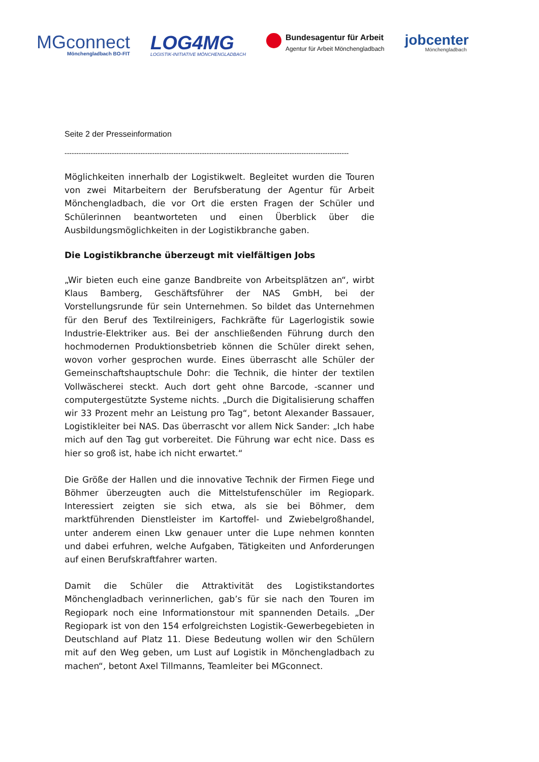MGconnect
Mönchengladbach BO-FIT
LOG4MG
LOGISTIK-INITIATIVE MÖNCHENGLADBACH
Bundesagentur für Arbeit
Agentur für Arbeit Mönchengladbach
jobcenter
Mönchengladbach
Seite 2 der Presseinformation
------------------------------------------------------------------------------------------------------------------------
Möglichkeiten innerhalb der Logistikwelt. Begleitet wurden die Touren von zwei Mitarbeitern der Berufsberatung der Agentur für Arbeit Mönchengladbach, die vor Ort die ersten Fragen der Schüler und Schülerinnen beantworteten und einen Überblick über die Ausbildungsmöglichkeiten in der Logistikbranche gaben.
Die Logistikbranche überzeugt mit vielfältigen Jobs
„Wir bieten euch eine ganze Bandbreite von Arbeitsplätzen an“, wirbt Klaus Bamberg, Geschäftsführer der NAS GmbH, bei der Vorstellungsrunde für sein Unternehmen. So bildet das Unternehmen für den Beruf des Textilreinigers, Fachkräfte für Lagerlogistik sowie Industrie-Elektriker aus. Bei der anschließenden Führung durch den hochmodernen Produktionsbetrieb können die Schüler direkt sehen, wovon vorher gesprochen wurde. Eines überrascht alle Schüler der Gemeinschaftshauptschule Dohr: die Technik, die hinter der textilen Vollwäscherei steckt. Auch dort geht ohne Barcode, -scanner und computergestützte Systeme nichts. „Durch die Digitalisierung schaffen wir 33 Prozent mehr an Leistung pro Tag“, betont Alexander Bassauer, Logistikleiter bei NAS. Das überrascht vor allem Nick Sander: „Ich habe mich auf den Tag gut vorbereitet. Die Führung war echt nice. Dass es hier so groß ist, habe ich nicht erwartet.“
Die Größe der Hallen und die innovative Technik der Firmen Fiege und Böhmer überzeugten auch die Mittelstufenschüler im Regiopark. Interessiert zeigten sie sich etwa, als sie bei Böhmer, dem marktführenden Dienstleister im Kartoffel- und Zwiebelgroßhandel, unter anderem einen Lkw genauer unter die Lupe nehmen konnten und dabei erfuhren, welche Aufgaben, Tätigkeiten und Anforderungen auf einen Berufskraftfahrer warten.
Damit die Schüler die Attraktivität des Logistikstandortes Mönchengladbach verinnerlichen, gab’s für sie nach den Touren im Regiopark noch eine Informationstour mit spannenden Details. „Der Regiopark ist von den 154 erfolgreichsten Logistik-Gewerbegebieten in Deutschland auf Platz 11. Diese Bedeutung wollen wir den Schülern mit auf den Weg geben, um Lust auf Logistik in Mönchengladbach zu machen“, betont Axel Tillmanns, Teamleiter bei MGconnect.